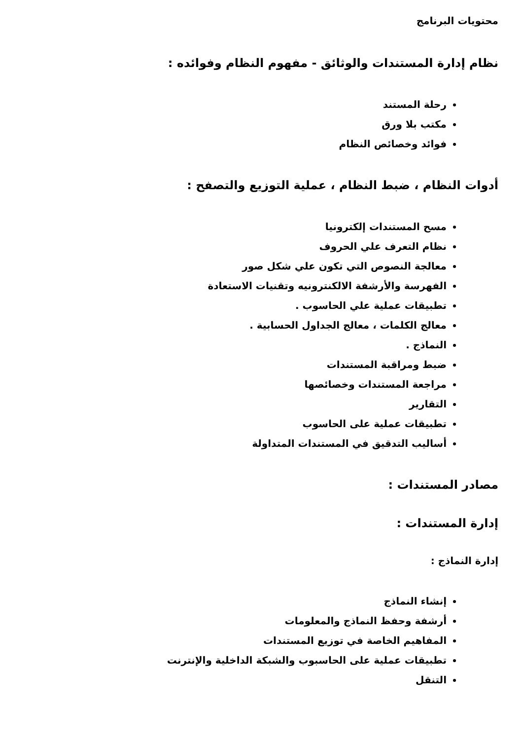محتويات البرنامج
نظام إدارة المستندات والوثائق - مفهوم النظام وفوائده :
رحلة المستند
مكتب بلا ورق
فوائد وخصائص النظام
أدوات النظام ، ضبط النظام ، عملية التوزيع والتصفح :
مسح المستندات إلكترونيا
نظام التعرف علي الحروف
معالجة النصوص التي تكون علي شكل صور
الفهرسة والأرشفة الالكنترونيه وتقنيات الاستعادة
تطبيقات عملية علي الحاسوب .
معالج الكلمات ، معالج الجداول الحسابية .
النماذج .
ضبط ومراقبة المستندات
مراجعة المستندات وخصائصها
التقارير
تطبيقات عملية على الحاسوب
أساليب التدقيق في المستندات المتداولة
مصادر المستندات :
إدارة المستندات :
إدارة النماذج :
إنشاء النماذج
أرشفة وحفظ النماذج والمعلومات
المفاهيم الخاصة في توزيع المستندات
تطبيقات عملية على الحاسبوب والشبكة الداخلية والإنترنت
التنقل